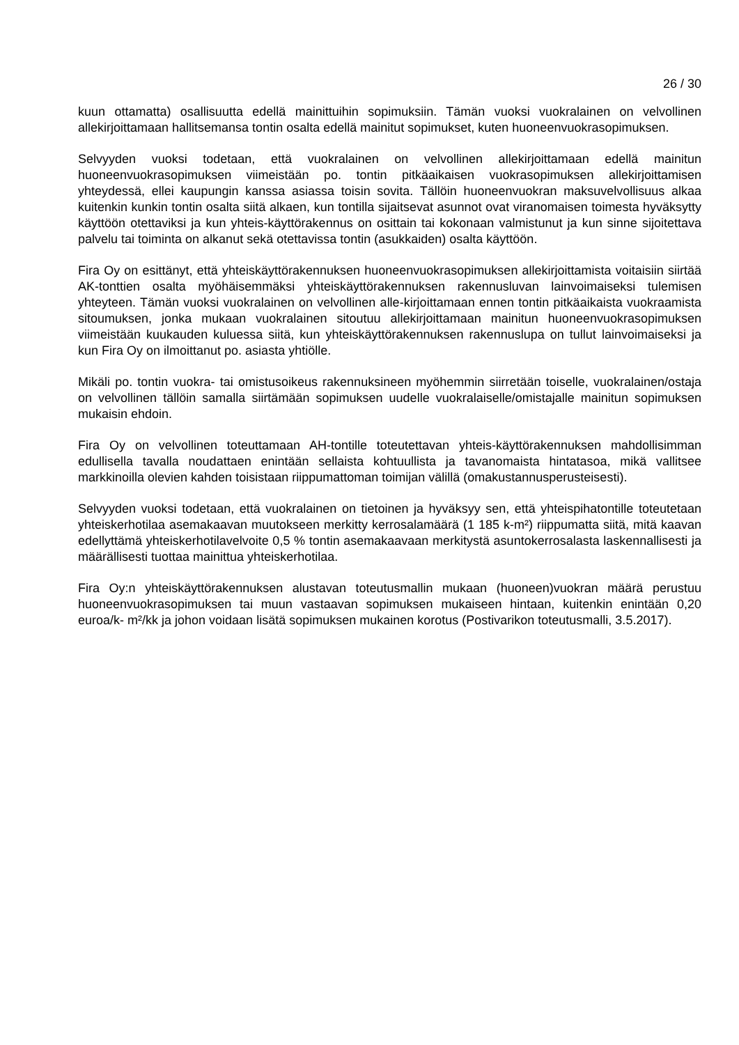26 / 30
kuun ottamatta) osallisuutta edellä mainittuihin sopimuksiin. Tämän vuoksi vuokralainen on velvollinen allekirjoittamaan hallitsemansa tontin osalta edellä mainitut sopimukset, kuten huoneenvuokrasopimuksen.
Selvyyden vuoksi todetaan, että vuokralainen on velvollinen allekirjoittamaan edellä mainitun huoneenvuokrasopimuksen viimeistään po. tontin pitkäaikaisen vuokrasopimuksen allekirjoittamisen yhteydessä, ellei kaupungin kanssa asiassa toisin sovita. Tällöin huoneenvuokran maksuvelvollisuus alkaa kuitenkin kunkin tontin osalta siitä alkaen, kun tontilla sijaitsevat asunnot ovat viranomaisen toimesta hyväksytty käyttöön otettaviksi ja kun yhteis-käyttörakennus on osittain tai kokonaan valmistunut ja kun sinne sijoitettava palvelu tai toiminta on alkanut sekä otettavissa tontin (asukkaiden) osalta käyttöön.
Fira Oy on esittänyt, että yhteiskäyttörakennuksen huoneenvuokrasopimuksen allekirjoittamista voitaisiin siirtää AK-tonttien osalta myöhäisemmäksi yhteiskäyttörakennuksen rakennusluvan lainvoimaiseksi tulemisen yhteyteen. Tämän vuoksi vuokralainen on velvollinen alle-kirjoittamaan ennen tontin pitkäaikaista vuokraamista sitoumuksen, jonka mukaan vuokralainen sitoutuu allekirjoittamaan mainitun huoneenvuokrasopimuksen viimeistään kuukauden kuluessa siitä, kun yhteiskäyttörakennuksen rakennuslupa on tullut lainvoimaiseksi ja kun Fira Oy on ilmoittanut po. asiasta yhtiölle.
Mikäli po. tontin vuokra- tai omistusoikeus rakennuksineen myöhemmin siirretään toiselle, vuokralainen/ostaja on velvollinen tällöin samalla siirtämään sopimuksen uudelle vuokralaiselle/omistajalle mainitun sopimuksen mukaisin ehdoin.
Fira Oy on velvollinen toteuttamaan AH-tontille toteutettavan yhteis-käyttörakennuksen mahdollisimman edullisella tavalla noudattaen enintään sellaista kohtuullista ja tavanomaista hintatasoa, mikä vallitsee markkinoilla olevien kahden toisistaan riippumattoman toimijan välillä (omakustannusperusteisesti).
Selvyyden vuoksi todetaan, että vuokralainen on tietoinen ja hyväksyy sen, että yhteispihatontille toteutetaan yhteiskerhotilaa asemakaavan muutokseen merkitty kerrosalamäärä (1 185 k-m²) riippumatta siitä, mitä kaavan edellyttämä yhteiskerhotilavelvoite 0,5 % tontin asemakaavaan merkitystä asuntokerrosalasta laskennallisesti ja määrällisesti tuottaa mainittua yhteiskerhotilaa.
Fira Oy:n yhteiskäyttörakennuksen alustavan toteutusmallin mukaan (huoneen)vuokran määrä perustuu huoneenvuokrasopimuksen tai muun vastaavan sopimuksen mukaiseen hintaan, kuitenkin enintään 0,20 euroa/k- m²/kk ja johon voidaan lisätä sopimuksen mukainen korotus (Postivarikon toteutusmalli, 3.5.2017).